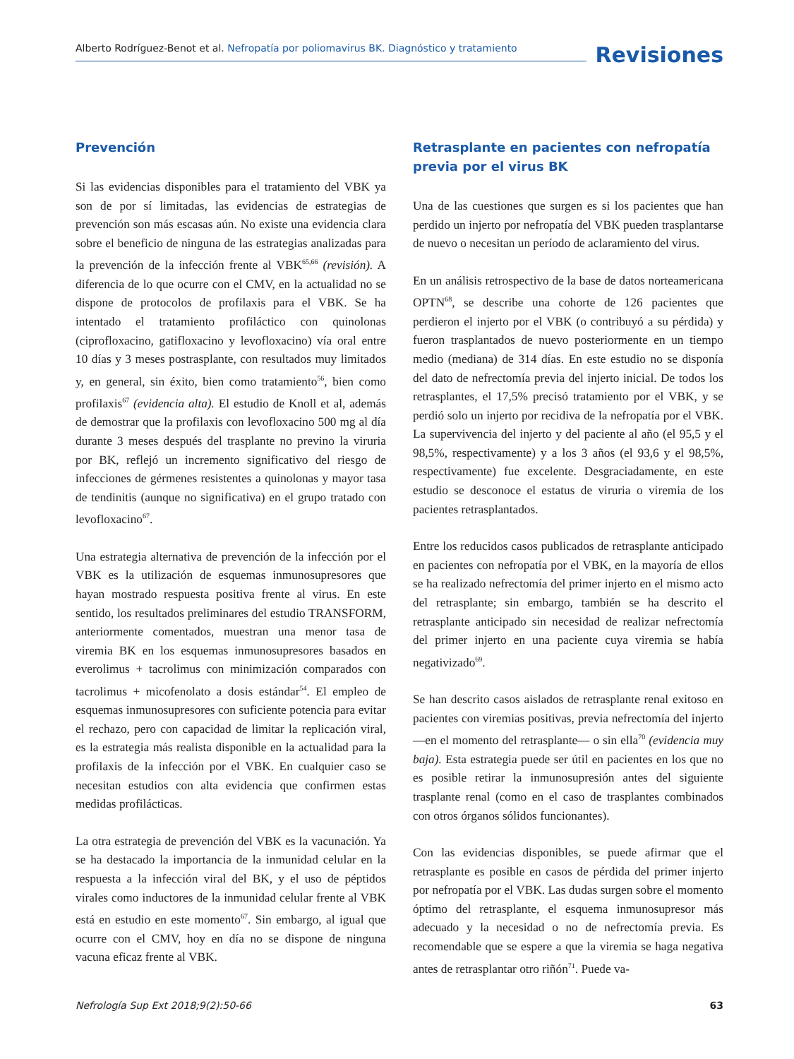Alberto Rodríguez-Benot et al. Nefropatía por poliomavirus BK. Diagnóstico y tratamiento
Revisiones
Prevención
Si las evidencias disponibles para el tratamiento del VBK ya son de por sí limitadas, las evidencias de estrategias de prevención son más escasas aún. No existe una evidencia clara sobre el beneficio de ninguna de las estrategias analizadas para la prevención de la infección frente al VBK<sup>65,66</sup> (revisión). A diferencia de lo que ocurre con el CMV, en la actualidad no se dispone de protocolos de profilaxis para el VBK. Se ha intentado el tratamiento profiláctico con quinolonas (ciprofloxacino, gatifloxacino y levofloxacino) vía oral entre 10 días y 3 meses postrasplante, con resultados muy limitados y, en general, sin éxito, bien como tratamiento<sup>56</sup>, bien como profilaxis<sup>67</sup> (evidencia alta). El estudio de Knoll et al, además de demostrar que la profilaxis con levofloxacino 500 mg al día durante 3 meses después del trasplante no previno la viruria por BK, reflejó un incremento significativo del riesgo de infecciones de gérmenes resistentes a quinolonas y mayor tasa de tendinitis (aunque no significativa) en el grupo tratado con levofloxacino<sup>67</sup>.
Una estrategia alternativa de prevención de la infección por el VBK es la utilización de esquemas inmunosupresores que hayan mostrado respuesta positiva frente al virus. En este sentido, los resultados preliminares del estudio TRANSFORM, anteriormente comentados, muestran una menor tasa de viremia BK en los esquemas inmunosupresores basados en everolimus + tacrolimus con minimización comparados con tacrolimus + micofenolato a dosis estándar<sup>54</sup>. El empleo de esquemas inmunosupresores con suficiente potencia para evitar el rechazo, pero con capacidad de limitar la replicación viral, es la estrategia más realista disponible en la actualidad para la profilaxis de la infección por el VBK. En cualquier caso se necesitan estudios con alta evidencia que confirmen estas medidas profilácticas.
La otra estrategia de prevención del VBK es la vacunación. Ya se ha destacado la importancia de la inmunidad celular en la respuesta a la infección viral del BK, y el uso de péptidos virales como inductores de la inmunidad celular frente al VBK está en estudio en este momento<sup>67</sup>. Sin embargo, al igual que ocurre con el CMV, hoy en día no se dispone de ninguna vacuna eficaz frente al VBK.
Retrasplante en pacientes con nefropatía previa por el virus BK
Una de las cuestiones que surgen es si los pacientes que han perdido un injerto por nefropatía del VBK pueden trasplantarse de nuevo o necesitan un período de aclaramiento del virus.
En un análisis retrospectivo de la base de datos norteamericana OPTN<sup>68</sup>, se describe una cohorte de 126 pacientes que perdieron el injerto por el VBK (o contribuyó a su pérdida) y fueron trasplantados de nuevo posteriormente en un tiempo medio (mediana) de 314 días. En este estudio no se disponía del dato de nefrectomía previa del injerto inicial. De todos los retrasplantes, el 17,5% precisó tratamiento por el VBK, y se perdió solo un injerto por recidiva de la nefropatía por el VBK. La supervivencia del injerto y del paciente al año (el 95,5 y el 98,5%, respectivamente) y a los 3 años (el 93,6 y el 98,5%, respectivamente) fue excelente. Desgraciadamente, en este estudio se desconoce el estatus de viruria o viremia de los pacientes retrasplantados.
Entre los reducidos casos publicados de retrasplante anticipado en pacientes con nefropatía por el VBK, en la mayoría de ellos se ha realizado nefrectomía del primer injerto en el mismo acto del retrasplante; sin embargo, también se ha descrito el retrasplante anticipado sin necesidad de realizar nefrectomía del primer injerto en una paciente cuya viremia se había negativizado<sup>69</sup>.
Se han descrito casos aislados de retrasplante renal exitoso en pacientes con viremias positivas, previa nefrectomía del injerto —en el momento del retrasplante— o sin ella<sup>70</sup> (evidencia muy baja). Esta estrategia puede ser útil en pacientes en los que no es posible retirar la inmunosupresión antes del siguiente trasplante renal (como en el caso de trasplantes combinados con otros órganos sólidos funcionantes).
Con las evidencias disponibles, se puede afirmar que el retrasplante es posible en casos de pérdida del primer injerto por nefropatía por el VBK. Las dudas surgen sobre el momento óptimo del retrasplante, el esquema inmunosupresor más adecuado y la necesidad o no de nefrectomía previa. Es recomendable que se espere a que la viremia se haga negativa antes de retrasplantar otro riñón<sup>71</sup>. Puede va-
Nefrología Sup Ext 2018;9(2):50-66 63